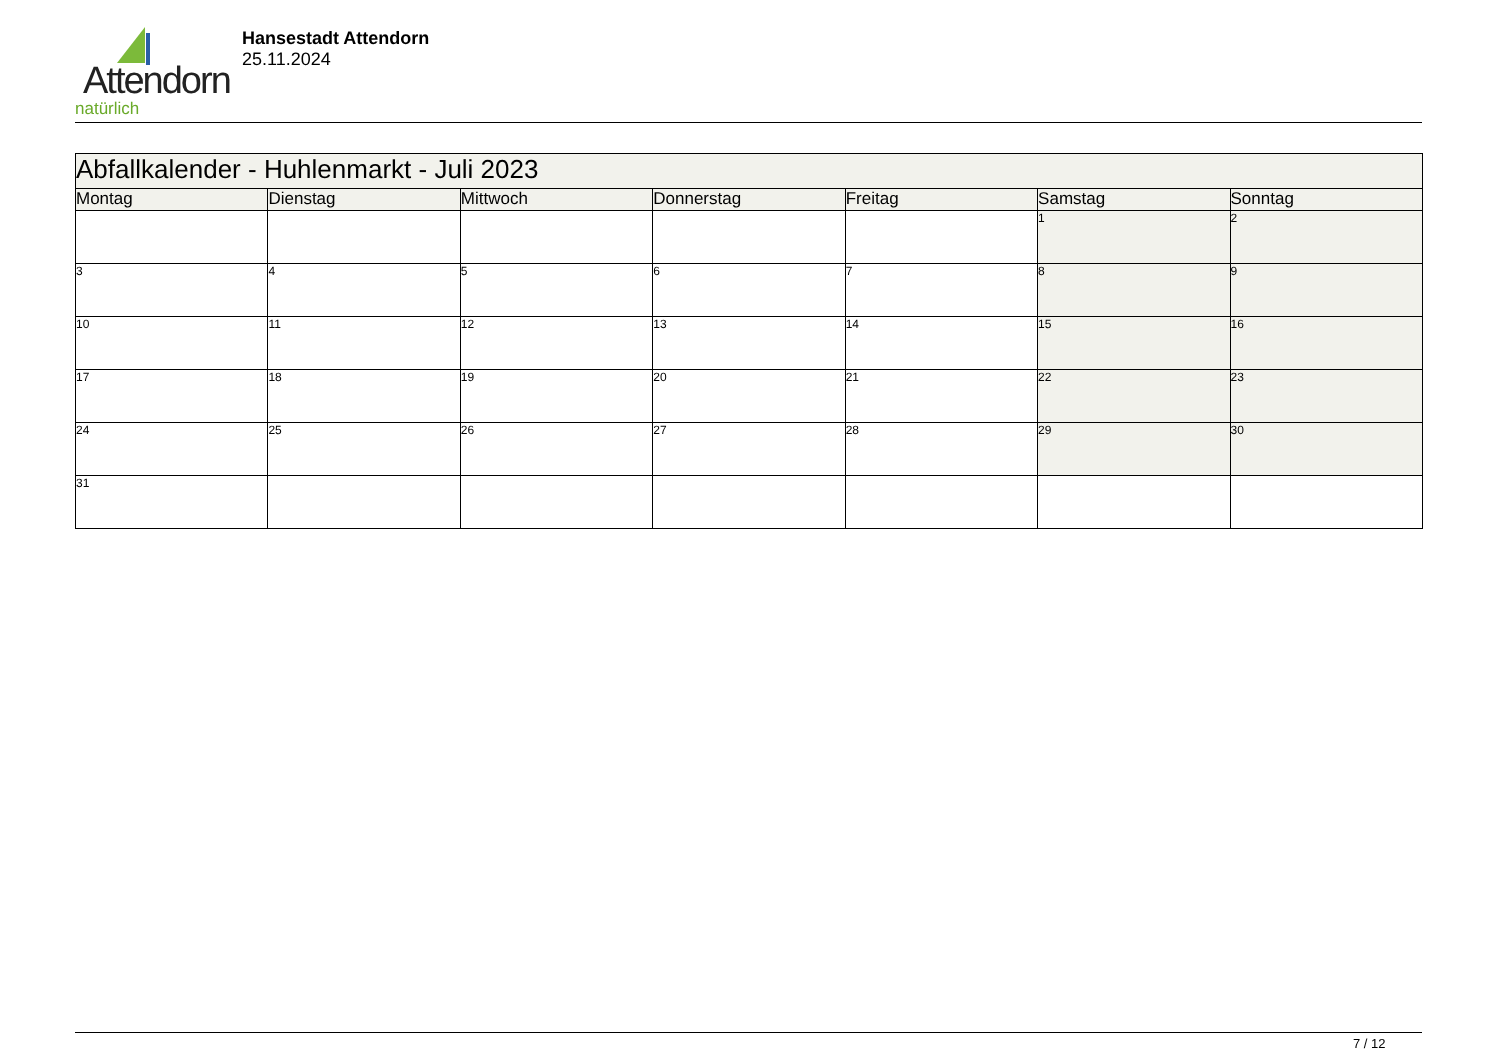Attendorn
natürlich
Hansestadt Attendorn
25.11.2024
| Abfallkalender - Huhlenmarkt - Juli 2023 | | | | | | |
| Montag | Dienstag | Mittwoch | Donnerstag | Freitag | Samstag | Sonntag |
| | | | | | 1 | 2 |
| 3 | 4 | 5 | 6 | 7 | 8 | 9 |
| 10 | 11 | 12 | 13 | 14 | 15 | 16 |
| 17 | 18 | 19 | 20 | 21 | 22 | 23 |
| 24 | 25 | 26 | 27 | 28 | 29 | 30 |
| 31 | | | | | | |
7 / 12